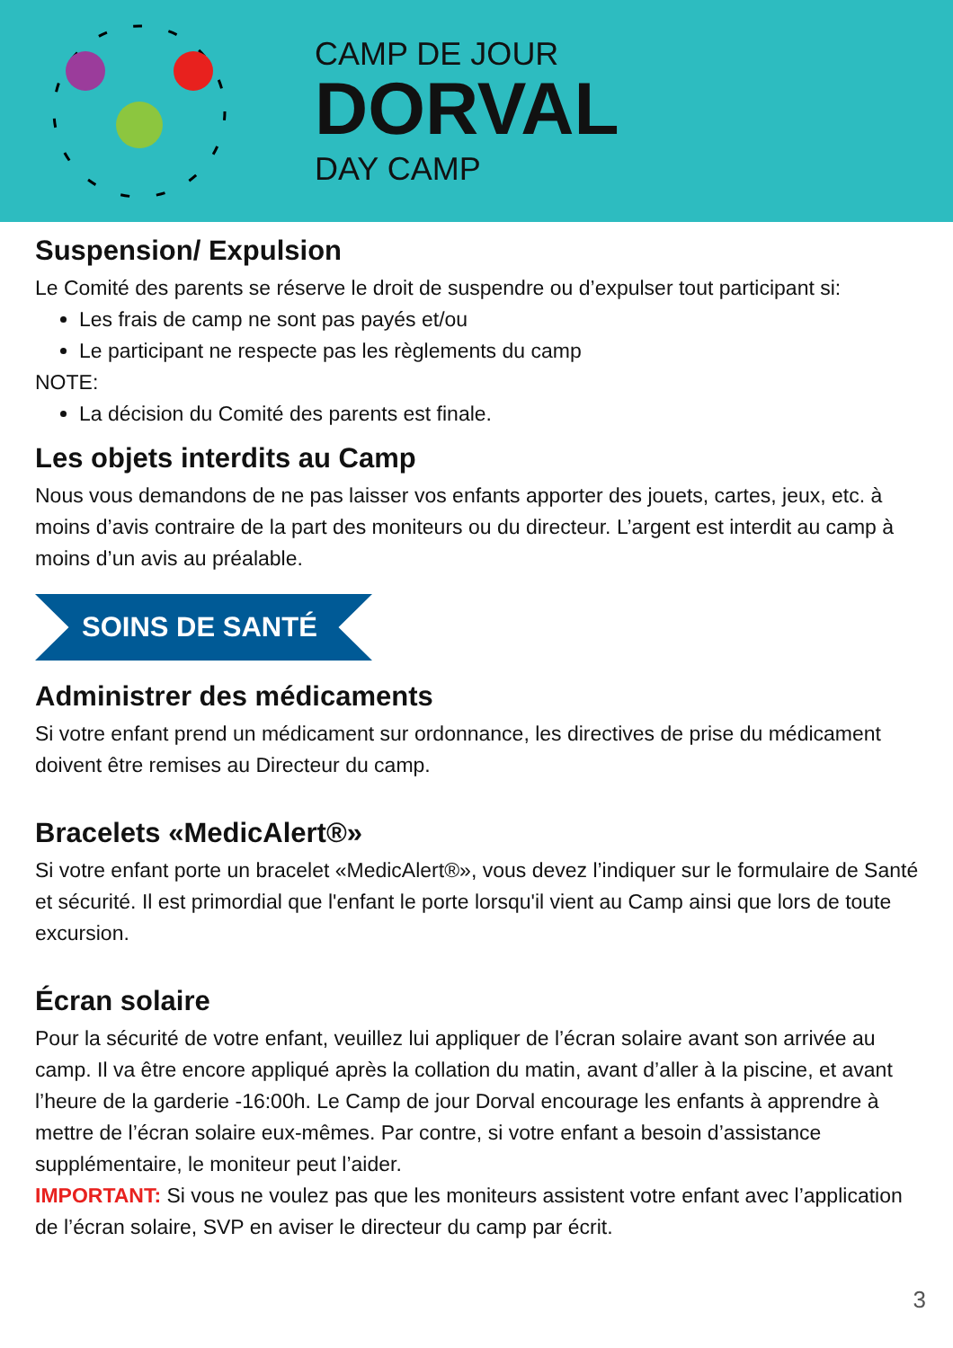CAMP DE JOUR
DORVAL
DAY CAMP
Suspension/ Expulsion
Le Comité des parents se réserve le droit de suspendre ou d’expulser tout participant si:
Les frais de camp ne sont pas payés et/ou
Le participant ne respecte pas les règlements du camp
NOTE:
La décision du Comité des parents est finale.
Les objets interdits au Camp
Nous vous demandons de ne pas laisser vos enfants apporter des jouets, cartes, jeux, etc. à moins d’avis contraire de la part des moniteurs ou du directeur. L’argent est interdit au camp à moins d’un avis au préalable.
SOINS DE SANTÉ
Administrer des médicaments
Si votre enfant prend un médicament sur ordonnance, les directives de prise du médicament doivent être remises au Directeur du camp.
Bracelets «MedicAlert®»
Si votre enfant porte un bracelet «MedicAlert®», vous devez l’indiquer sur le formulaire de Santé et sécurité. Il est primordial que l'enfant le porte lorsqu'il vient au Camp ainsi que lors de toute excursion.
Écran solaire
Pour la sécurité de votre enfant, veuillez lui appliquer de l’écran solaire avant son arrivée au camp. Il va être encore appliqué après la collation du matin, avant d’aller à la piscine, et avant l’heure de la garderie -16:00h. Le Camp de jour Dorval encourage les enfants à apprendre à mettre de l’écran solaire eux-mêmes. Par contre, si votre enfant a besoin d’assistance supplémentaire, le moniteur peut l’aider.
IMPORTANT: Si vous ne voulez pas que les moniteurs assistent votre enfant avec l’application de l’écran solaire, SVP en aviser le directeur du camp par écrit.
3